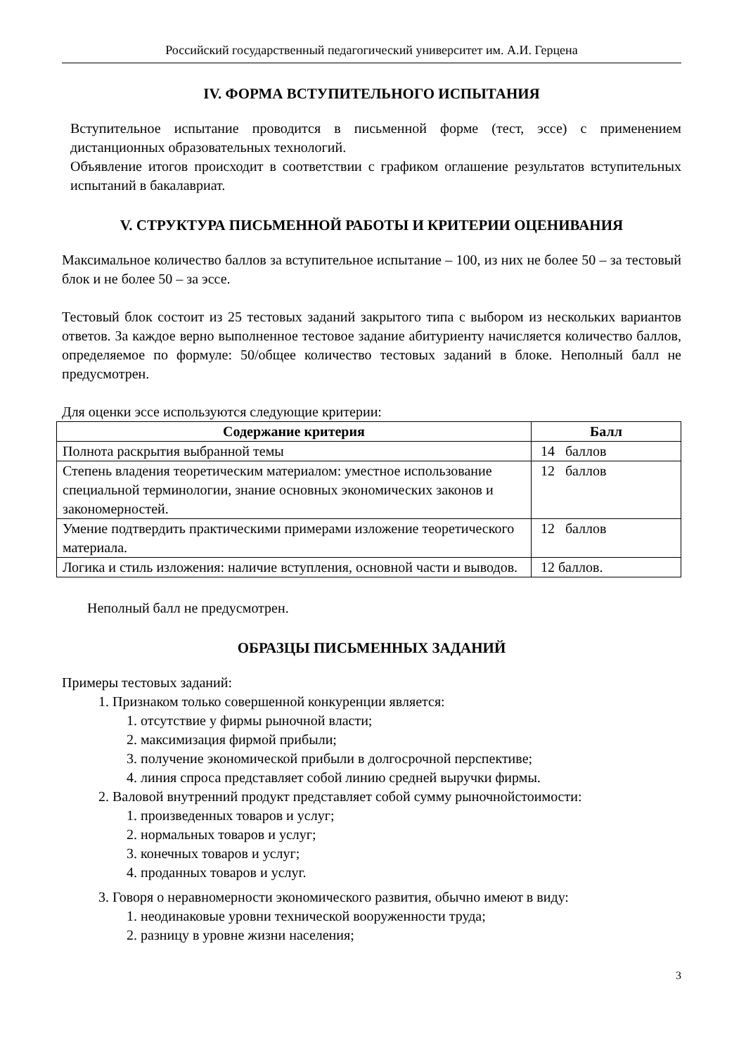Российский государственный педагогический университет им. А.И. Герцена
IV. ФОРМА ВСТУПИТЕЛЬНОГО ИСПЫТАНИЯ
Вступительное испытание проводится в письменной форме (тест, эссе) с применением дистанционных образовательных технологий.
Объявление итогов происходит в соответствии с графиком оглашение результатов вступительных испытаний в бакалавриат.
V. СТРУКТУРА ПИСЬМЕННОЙ РАБОТЫ И КРИТЕРИИ ОЦЕНИВАНИЯ
Максимальное количество баллов за вступительное испытание – 100, из них не более 50 – за тестовый блок и не более 50 – за эссе.
Тестовый блок состоит из 25 тестовых заданий закрытого типа с выбором из нескольких вариантов ответов. За каждое верно выполненное тестовое задание абитуриенту начисляется количество баллов, определяемое по формуле: 50/общее количество тестовых заданий в блоке. Неполный балл не предусмотрен.
Для оценки эссе используются следующие критерии:
| Содержание критерия | Балл |
| --- | --- |
| Полнота раскрытия выбранной темы | 14 баллов |
| Степень владения теоретическим материалом: уместное использование специальной терминологии, знание основных экономических законов и закономерностей. | 12 баллов |
| Умение подтвердить практическими примерами изложение теоретического материала. | 12 баллов |
| Логика и стиль изложения: наличие вступления, основной части и выводов. | 12 баллов. |
Неполный балл не предусмотрен.
ОБРАЗЦЫ ПИСЬМЕННЫХ ЗАДАНИЙ
Примеры тестовых заданий:
1. Признаком только совершенной конкуренции является:
1. отсутствие у фирмы рыночной власти;
2. максимизация фирмой прибыли;
3. получение экономической прибыли в долгосрочной перспективе;
4. линия спроса представляет собой линию средней выручки фирмы.
2. Валовой внутренний продукт представляет собой сумму рыночнойстоимости:
1. произведенных товаров и услуг;
2. нормальных товаров и услуг;
3. конечных товаров и услуг;
4. проданных товаров и услуг.
3. Говоря о неравномерности экономического развития, обычно имеют в виду:
1. неодинаковые уровни технической вооруженности труда;
2. разницу в уровне жизни населения;
3